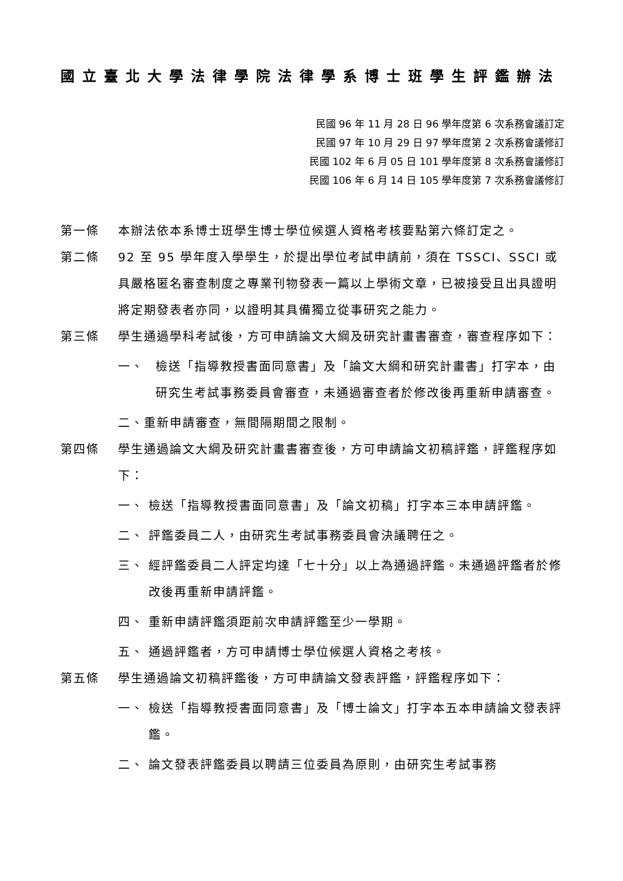國立臺北大學法律學院法律學系博士班學生評鑑辦法
民國 96 年 11 月 28 日 96 學年度第 6 次系務會議訂定
民國 97 年 10 月 29 日 97 學年度第 2 次系務會議修訂
民國 102 年 6 月 05 日 101 學年度第 8 次系務會議修訂
民國 106 年 6 月 14 日 105 學年度第 7 次系務會議修訂
第一條 本辦法依本系博士班學生博士學位候選人資格考核要點第六條訂定之。
第二條 92 至 95 學年度入學學生，於提出學位考試申請前，須在 TSSCI、SSCI 或具嚴格匿名審查制度之專業刊物發表一篇以上學術文章，已被接受且出具證明將定期發表者亦同，以證明其具備獨立從事研究之能力。
第三條 學生通過學科考試後，方可申請論文大綱及研究計畫書審查，審查程序如下：
一、 檢送「指導教授書面同意書」及「論文大綱和研究計畫書」打字本，由研究生考試事務委員會審查，未通過審查者於修改後再重新申請審查。
二、重新申請審查，無間隔期間之限制。
第四條 學生通過論文大綱及研究計畫書審查後，方可申請論文初稿評鑑，評鑑程序如下：
一、 檢送「指導教授書面同意書」及「論文初稿」打字本三本申請評鑑。
二、 評鑑委員二人，由研究生考試事務委員會決議聘任之。
三、 經評鑑委員二人評定均達「七十分」以上為通過評鑑。未通過評鑑者於修改後再重新申請評鑑。
四、 重新申請評鑑須距前次申請評鑑至少一學期。
五、 通過評鑑者，方可申請博士學位候選人資格之考核。
第五條 學生通過論文初稿評鑑後，方可申請論文發表評鑑，評鑑程序如下：
一、 檢送「指導教授書面同意書」及「博士論文」打字本五本申請論文發表評鑑。
二、 論文發表評鑑委員以聘請三位委員為原則，由研究生考試事務